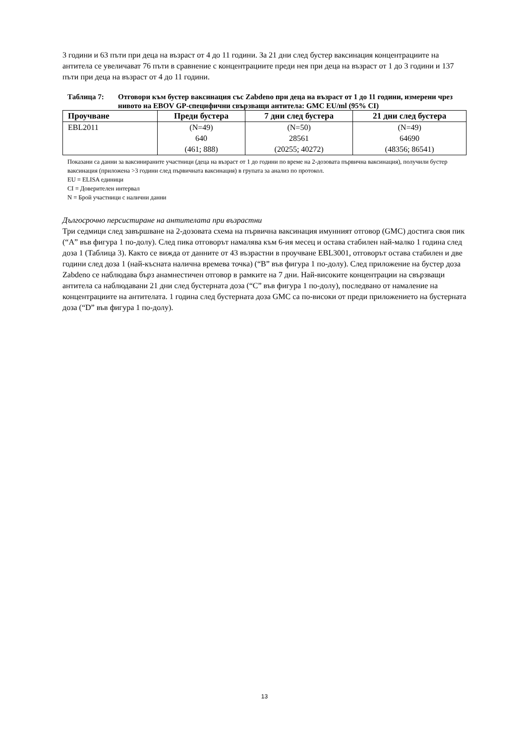3 години и 63 пъти при деца на възраст от 4 до 11 години. За 21 дни след бустер ваксинация концентрациите на антитела се увеличават 76 пъти в сравнение с концентрациите преди нея при деца на възраст от 1 до 3 години и 137 пъти при деца на възраст от 4 до 11 години.
Таблица 7: Отговори към бустер ваксинация със Zabdeno при деца на възраст от 1 до 11 години, измерени чрез нивото на EBOV GP-специфични свързващи антитела: GMC EU/ml (95% CI)
| Проучване | Преди бустера | 7 дни след бустера | 21 дни след бустера |
| --- | --- | --- | --- |
| EBL2011 | (N=49) 640 (461; 888) | (N=50) 28561 (20255; 40272) | (N=49) 64690 (48356; 86541) |
Показани са данни за ваксинираните участници (деца на възраст от 1 до години по време на 2-дозовата първична ваксинация), получили бустер ваксинация (приложена >3 години след първичната ваксинация) в групата за анализ по протокол.
EU = ELISA единици
CI = Доверителен интервал
N = Брой участници с налични данни
Дългосрочно персистиране на антителата при възрастни
Три седмици след завършване на 2-дозовата схема на първична ваксинация имунният отговор (GMC) достига своя пик (“A” във фигура 1 по-долу). След пика отговорът намалява към 6-ия месец и остава стабилен най-малко 1 година след доза 1 (Таблица 3). Както се вижда от данните от 43 възрастни в проучване EBL3001, отговорът остава стабилен и две години след доза 1 (най-късната налична времева точка) (“B” във фигура 1 по-долу). След приложение на бустер доза Zabdeno се наблюдава бърз анамнестичен отговор в рамките на 7 дни. Най-високите концентрации на свързващи антитела са наблюдавани 21 дни след бустерната доза (“C” във фигура 1 по-долу), последвано от намаление на концентрациите на антителата. 1 година след бустерната доза GMC са по-високи от преди приложението на бустерната доза (“D” във фигура 1 по-долу).
13